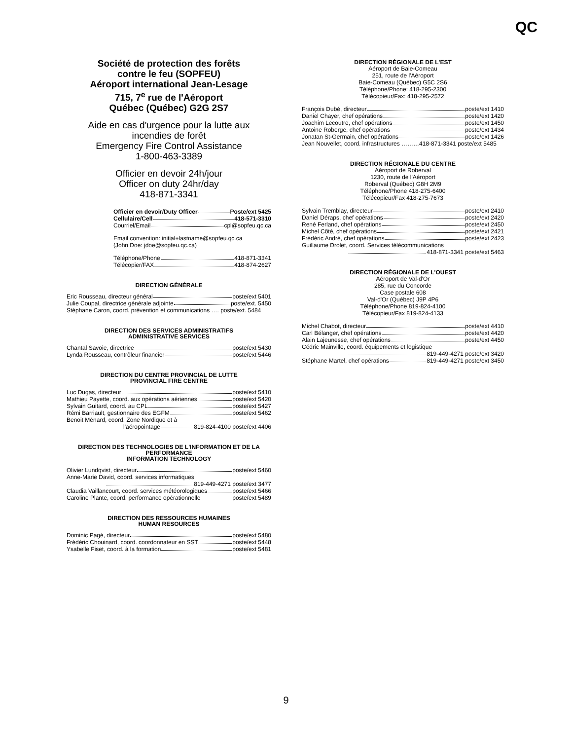QC
Société de protection des forêts
contre le feu (SOPFEU)
Aéroport international Jean-Lesage
715, 7<sup>e</sup> rue de l'Aéroport
Québec (Québec) G2G 2S7
Aide en cas d'urgence pour la lutte aux
incendies de forêt
Emergency Fire Control Assistance
1-800-463-3389
Officier en devoir 24h/jour
Officer on duty 24hr/day
418-871-3341
Officier en devoir/Duty Officer Poste/ext 5425
Cellulaire/Cell 418-571-3310
Courriel/Email cpl@sopfeu.qc.ca
Email convention: initial+lastname@sopfeu.qc.ca
(John Doe: jdoe@sopfeu.qc.ca)
Téléphone/Phone 418-871-3341
Télécopier/FAX 418-874-2627
DIRECTION GÉNÉRALE
Eric Rousseau, directeur général poste/ext 5401
Julie Coupal, directrice générale adjointe poste/ext. 5450
Stéphane Caron, coord. prévention et communications …. poste/ext. 5484
DIRECTION DES SERVICES ADMINISTRATIFS
ADMINISTRATIVE SERVICES
Chantal Savoie, directrice poste/ext 5430
Lynda Rousseau, contrôleur financier poste/ext 5446
DIRECTION DU CENTRE PROVINCIAL DE LUTTE
PROVINCIAL FIRE CENTRE
Luc Dugas, directeur poste/ext 5410
Mathieu Payette, coord. aux opérations aériennes poste/ext 5420
Sylvain Guitard, coord. au CPL poste/ext 5427
Rémi Barriault, gestionnaire des EGFM poste/ext 5462
Benoit Ménard, coord. Zone Nordique et à
l'aéropointage 819-824-4100 poste/ext 4406
DIRECTION DES TECHNOLOGIES DE L'INFORMATION ET DE LA PERFORMANCE
INFORMATION TECHNOLOGY
Olivier Lundqvist, directeur poste/ext 5460
Anne-Marie David, coord. services informatiques
819-449-4271 poste/ext 3477
Claudia Vaillancourt, coord. services météorologiques poste/ext 5466
Caroline Plante, coord. performance opérationnelle poste/ext 5489
DIRECTION DES RESSOURCES HUMAINES
HUMAN RESOURCES
Dominic Pagé, directeur poste/ext 5480
Frédéric Chouinard, coord. coordonnateur en SST poste/ext 5448
Ysabelle Fiset, coord. à la formation poste/ext 5481
DIRECTION RÉGIONALE DE L'EST
Aéroport de Baie-Comeau
251, route de l'Aéroport
Baie-Comeau (Québec) G5C 2S6
Téléphone/Phone: 418-295-2300
Télécopieur/Fax: 418-295-2572
François Dubé, directeur poste/ext 1410
Daniel Chayer, chef opérations poste/ext 1420
Joachim Lecoutre, chef opérations poste/ext 1450
Antoine Roberge, chef opérations poste/ext 1434
Jonatan St-Germain, chef opérations poste/ext 1426
Jean Nouvellet, coord. infrastructures ………418-871-3341 poste/ext 5485
DIRECTION RÉGIONALE DU CENTRE
Aéroport de Roberval
1230, route de l'Aéroport
Roberval (Québec) G8H 2M9
Téléphone/Phone 418-275-6400
Télécopieur/Fax 418-275-7673
Sylvain Tremblay, directeur poste/ext 2410
Daniel Déraps, chef opérations poste/ext 2420
René Ferland, chef opérations poste/ext 2450
Michel Côté, chef opérations poste/ext 2421
Frédéric André, chef opérations poste/ext 2423
Guillaume Drolet, coord. Services télécommunications
418-871-3341 poste/ext 5463
DIRECTION RÉGIONALE DE L'OUEST
Aéroport de Val-d'Or
285, rue du Concorde
Case postale 608
Val-d'Or (Québec) J9P 4P6
Téléphone/Phone 819-824-4100
Télécopieur/Fax 819-824-4133
Michel Chabot, directeur poste/ext 4410
Carl Bélanger, chef opérations poste/ext 4420
Alain Lajeunesse, chef opérations poste/ext 4450
Cédric Mainville, coord. équipements et logistique
819-449-4271 poste/ext 3420
Stéphane Martel, chef opérations 819-449-4271 poste/ext 3450
9